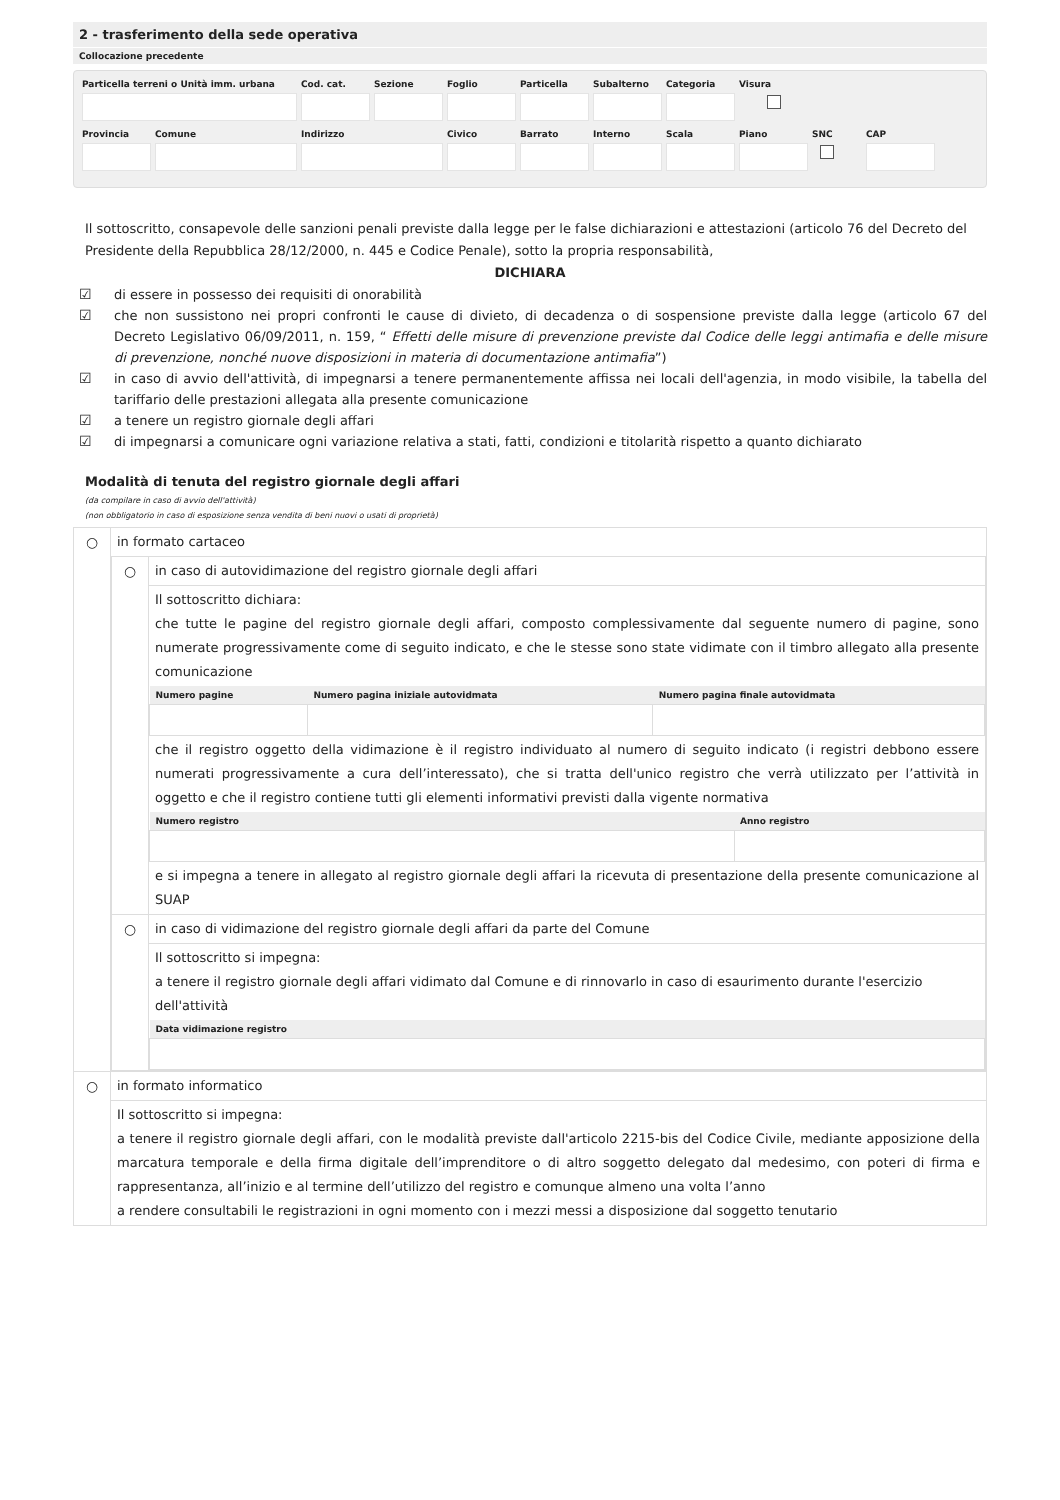2 - trasferimento della sede operativa
Collocazione precedente
Particella terreni o Unità imm. urbana Cod. cat. Sezione Foglio Particella Subalterno Categoria Visura
Provincia Comune Indirizzo Civico Barrato Interno Scala Piano SNC
CAP
Il sottoscritto, consapevole delle sanzioni penali previste dalla legge per le false dichiarazioni e attestazioni (articolo 76 del Decreto del Presidente della Repubblica 28/12/2000, n. 445 e Codice Penale), sotto la propria responsabilità,
DICHIARA
☑ di essere in possesso dei requisiti di onorabilità
☑ che non sussistono nei propri confronti le cause di divieto, di decadenza o di sospensione previste dalla legge (articolo 67 del Decreto Legislativo 06/09/2011, n. 159, “ Effetti delle misure di prevenzione previste dal Codice delle leggi antimafia e delle misure di prevenzione, nonché nuove disposizioni in materia di documentazione antimafia”)
☑ in caso di avvio dell'attività, di impegnarsi a tenere permanentemente affissa nei locali dell'agenzia, in modo visibile, la tabella del tariffario delle prestazioni allegata alla presente comunicazione
☑ a tenere un registro giornale degli affari
☑ di impegnarsi a comunicare ogni variazione relativa a stati, fatti, condizioni e titolarità rispetto a quanto dichiarato
Modalità di tenuta del registro giornale degli affari
(da compilare in caso di avvio dell'attività)
(non obbligatorio in caso di esposizione senza vendita di beni nuovi o usati di proprietà)
| ○ | in formato cartaceo / ○ / in caso di autovidimazione del registro giornale degli affari Il sottoscritto dichiara: che tutte le pagine del registro giornale degli affari, composto complessivamente dal seguente numero di pagine, sono numerate progressivamente come di seguito indicato, e che le stesse sono state vidimate con il timbro allegato alla presente comunicazione / Numero pagine / Numero pagina iniziale autovidmata / Numero pagina finale autovidmata / / --- / --- / --- / che il registro oggetto della vidimazione è il registro individuato al numero di seguito indicato (i registri debbono essere numerati progressivamente a cura dell’interessato), che si tratta dell'unico registro che verrà utilizzato per l’attività in oggetto e che il registro contiene tutti gli elementi informativi previsti dalla vigente normativa / Numero registro / Anno registro / / --- / --- / e si impegna a tenere in allegato al registro giornale degli affari la ricevuta di presentazione della presente comunicazione al SUAP / / ○ / in caso di vidimazione del registro giornale degli affari da parte del Comune Il sottoscritto si impegna: a tenere il registro giornale degli affari vidimato dal Comune e di rinnovarlo in caso di esaurimento durante l'esercizio dell'attività / Data vidimazione registro / / --- / / |
| ○ | in formato informatico Il sottoscritto si impegna: a tenere il registro giornale degli affari, con le modalità previste dall'articolo 2215-bis del Codice Civile, mediante apposizione della marcatura temporale e della firma digitale dell’imprenditore o di altro soggetto delegato dal medesimo, con poteri di firma e rappresentanza, all’inizio e al termine dell’utilizzo del registro e comunque almeno una volta l’anno a rendere consultabili le registrazioni in ogni momento con i mezzi messi a disposizione dal soggetto tenutario |